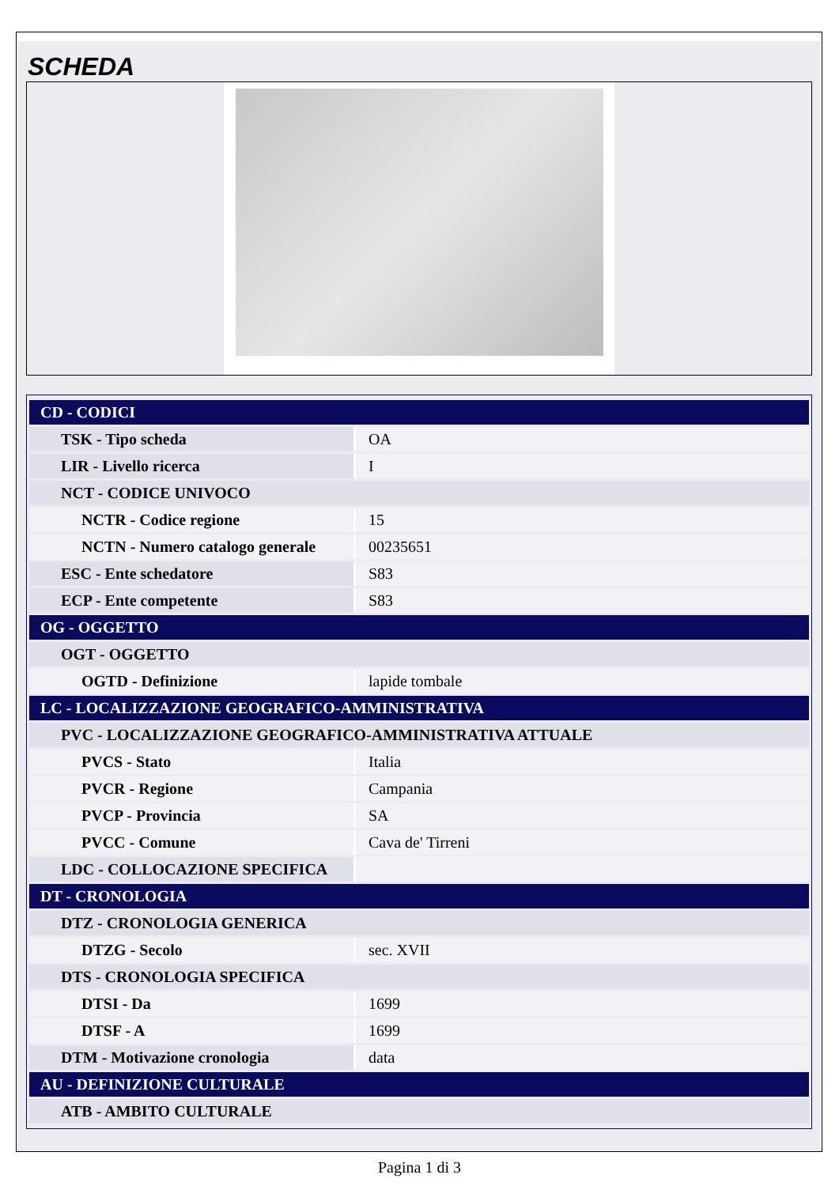SCHEDA
| CD - CODICI | |
| TSK - Tipo scheda | OA |
| LIR - Livello ricerca | I |
| NCT - CODICE UNIVOCO | |
| NCTR - Codice regione | 15 |
| NCTN - Numero catalogo generale | 00235651 |
| ESC - Ente schedatore | S83 |
| ECP - Ente competente | S83 |
| OG - OGGETTO | |
| OGT - OGGETTO | |
| OGTD - Definizione | lapide tombale |
| LC - LOCALIZZAZIONE GEOGRAFICO-AMMINISTRATIVA | |
| PVC - LOCALIZZAZIONE GEOGRAFICO-AMMINISTRATIVA ATTUALE | |
| PVCS - Stato | Italia |
| PVCR - Regione | Campania |
| PVCP - Provincia | SA |
| PVCC - Comune | Cava de' Tirreni |
| LDC - COLLOCAZIONE SPECIFICA | |
| DT - CRONOLOGIA | |
| DTZ - CRONOLOGIA GENERICA | |
| DTZG - Secolo | sec. XVII |
| DTS - CRONOLOGIA SPECIFICA | |
| DTSI - Da | 1699 |
| DTSF - A | 1699 |
| DTM - Motivazione cronologia | data |
| AU - DEFINIZIONE CULTURALE | |
| ATB - AMBITO CULTURALE | |
Pagina 1 di 3